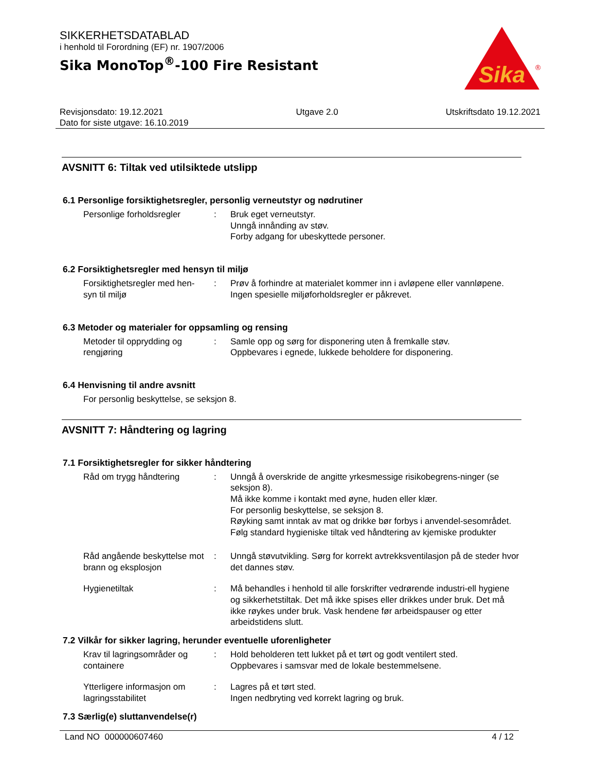SIKKERHETSDATABLAD
i henhold til Forordning (EF) nr. 1907/2006
Sika MonoTop<sup>®</sup>-100 Fire Resistant
Sika
®
Revisjonsdato: 19.12.2021
Dato for siste utgave: 16.10.2019
Utgave 2.0 Utskriftsdato 19.12.2021
AVSNITT 6: Tiltak ved utilsiktede utslipp
6.1 Personlige forsiktighetsregler, personlig verneutstyr og nødrutiner
Personlige forholdsregler
: Bruk eget verneutstyr.
Unngå innånding av støv.
Forby adgang for ubeskyttede personer.
6.2 Forsiktighetsregler med hensyn til miljø
Forsiktighetsregler med hen-
syn til miljø
: Prøv å forhindre at materialet kommer inn i avløpene eller vannløpene.
Ingen spesielle miljøforholdsregler er påkrevet.
6.3 Metoder og materialer for oppsamling og rensing
Metoder til opprydding og rengjøring
: Samle opp og sørg for disponering uten å fremkalle støv.
Oppbevares i egnede, lukkede beholdere for disponering.
6.4 Henvisning til andre avsnitt
For personlig beskyttelse, se seksjon 8.
AVSNITT 7: Håndtering og lagring
7.1 Forsiktighetsregler for sikker håndtering
Råd om trygg håndtering : Unngå å overskride de angitte yrkesmessige risikobegrens-ninger (se seksjon 8).
Må ikke komme i kontakt med øyne, huden eller klær.
For personlig beskyttelse, se seksjon 8.
Røyking samt inntak av mat og drikke bør forbys i anvendel-sesområdet.
Følg standard hygieniske tiltak ved håndtering av kjemiske produkter
Råd angående beskyttelse mot brann og eksplosjon
: Unngå støvutvikling. Sørg for korrekt avtrekksventilasjon på de steder hvor det dannes støv.
Hygienetiltak : Må behandles i henhold til alle forskrifter vedrørende industri-ell hygiene og sikkerhetstiltak. Det må ikke spises eller drikkes under bruk. Det må ikke røykes under bruk. Vask hendene før arbeidspauser og etter arbeidstidens slutt.
7.2 Vilkår for sikker lagring, herunder eventuelle uforenligheter
Krav til lagringsområder og containere
: Hold beholderen tett lukket på et tørt og godt ventilert sted.
Oppbevares i samsvar med de lokale bestemmelsene.
Ytterligere informasjon om lagringsstabilitet
: Lagres på et tørt sted.
Ingen nedbryting ved korrekt lagring og bruk.
7.3 Særlig(e) sluttanvendelse(r)
Land NO 000000607460 4 / 12